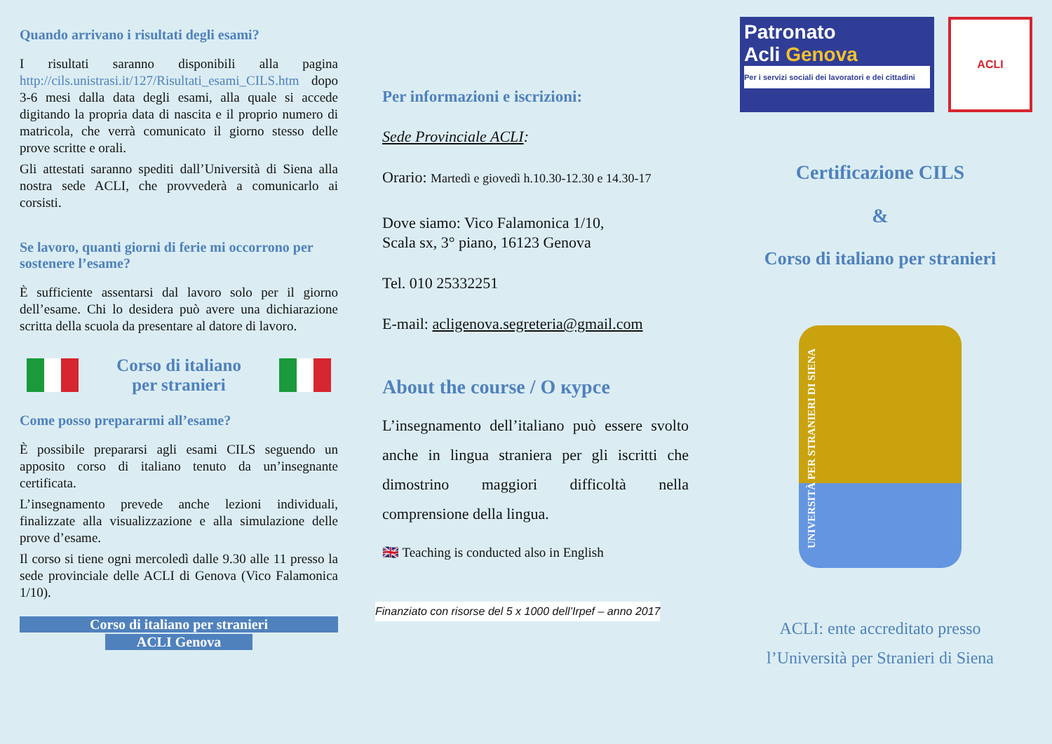Quando arrivano i risultati degli esami?
I risultati saranno disponibili alla pagina http://cils.unistrasi.it/127/Risultati_esami_CILS.htm dopo 3-6 mesi dalla data degli esami, alla quale si accede digitando la propria data di nascita e il proprio numero di matricola, che verrà comunicato il giorno stesso delle prove scritte e orali.
Gli attestati saranno spediti dall’Università di Siena alla nostra sede ACLI, che provvederà a comunicarlo ai corsisti.
Se lavoro, quanti giorni di ferie mi occorrono per sostenere l’esame?
È sufficiente assentarsi dal lavoro solo per il giorno dell’esame. Chi lo desidera può avere una dichiarazione scritta della scuola da presentare al datore di lavoro.
Corso di italiano
per stranieri
Come posso prepararmi all’esame?
È possibile prepararsi agli esami CILS seguendo un apposito corso di italiano tenuto da un’insegnante certificata.
L’insegnamento prevede anche lezioni individuali, finalizzate alla visualizzazione e alla simulazione delle prove d’esame.
Il corso si tiene ogni mercoledì dalle 9.30 alle 11 presso la sede provinciale delle ACLI di Genova (Vico Falamonica 1/10).
Corso di italiano per stranieri
ACLI Genova
Per informazioni e iscrizioni:
Sede Provinciale ACLI:
Orario: Martedì e giovedì h.10.30-12.30 e 14.30-17
Dove siamo: Vico Falamonica 1/10,
Scala sx, 3° piano, 16123 Genova
Tel. 010 25332251
E-mail: acligenova.segreteria@gmail.com
About the course / О курсе
L’insegnamento dell’italiano può essere svolto anche in lingua straniera per gli iscritti che dimostrino maggiori difficoltà nella comprensione della lingua.
🇬🇧 Teaching is conducted also in English
Finanziato con risorse del 5 x 1000 dell’Irpef – anno 2017
Patronato
Acli Genova
Per i servizi sociali dei lavoratori e dei cittadini
ACLI
Certificazione CILS
&
Corso di italiano per stranieri
UNIVERSITÀ PER STRANIERI DI SIENA
ACLI: ente accreditato presso
l’Università per Stranieri di Siena